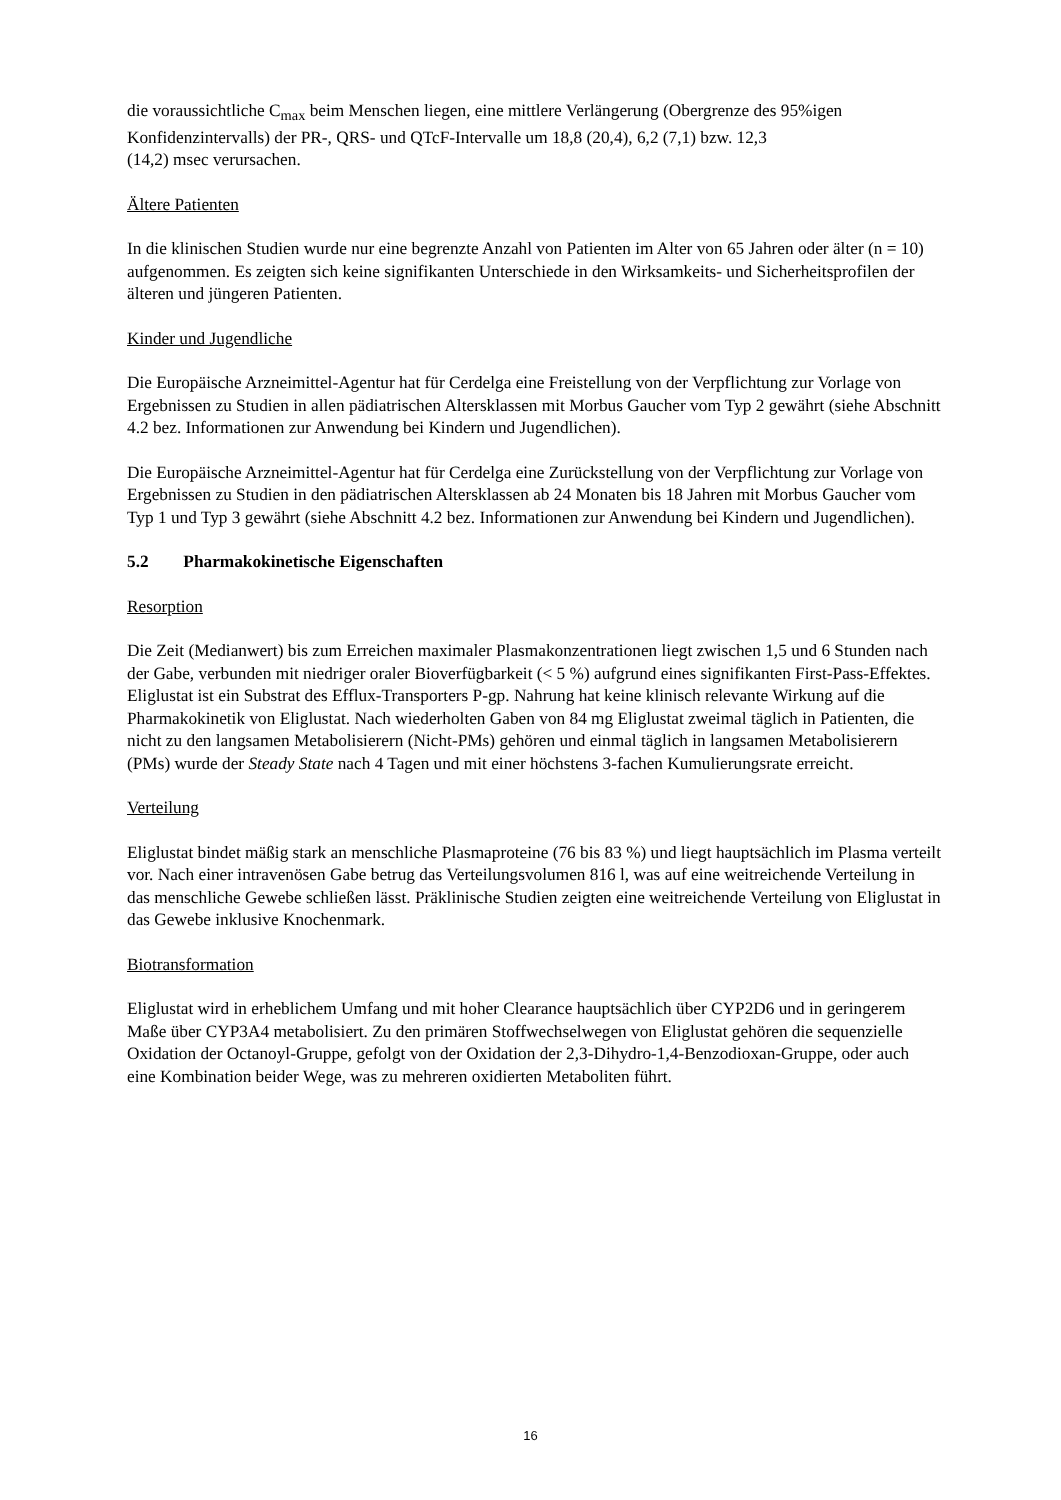die voraussichtliche C<sub>max</sub> beim Menschen liegen, eine mittlere Verlängerung (Obergrenze des 95%igen Konfidenzintervalls) der PR-, QRS- und QTcF-Intervalle um 18,8 (20,4), 6,2 (7,1) bzw. 12,3
(14,2) msec verursachen.
Ältere Patienten
In die klinischen Studien wurde nur eine begrenzte Anzahl von Patienten im Alter von 65 Jahren oder älter (n = 10) aufgenommen. Es zeigten sich keine signifikanten Unterschiede in den Wirksamkeits- und Sicherheitsprofilen der älteren und jüngeren Patienten.
Kinder und Jugendliche
Die Europäische Arzneimittel-Agentur hat für Cerdelga eine Freistellung von der Verpflichtung zur Vorlage von Ergebnissen zu Studien in allen pädiatrischen Altersklassen mit Morbus Gaucher vom Typ 2 gewährt (siehe Abschnitt 4.2 bez. Informationen zur Anwendung bei Kindern und Jugendlichen).
Die Europäische Arzneimittel-Agentur hat für Cerdelga eine Zurückstellung von der Verpflichtung zur Vorlage von Ergebnissen zu Studien in den pädiatrischen Altersklassen ab 24 Monaten bis 18 Jahren mit Morbus Gaucher vom Typ 1 und Typ 3 gewährt (siehe Abschnitt 4.2 bez. Informationen zur Anwendung bei Kindern und Jugendlichen).
5.2 Pharmakokinetische Eigenschaften
Resorption
Die Zeit (Medianwert) bis zum Erreichen maximaler Plasmakonzentrationen liegt zwischen 1,5 und 6 Stunden nach der Gabe, verbunden mit niedriger oraler Bioverfügbarkeit (< 5 %) aufgrund eines signifikanten First-Pass-Effektes. Eliglustat ist ein Substrat des Efflux-Transporters P-gp. Nahrung hat keine klinisch relevante Wirkung auf die Pharmakokinetik von Eliglustat. Nach wiederholten Gaben von 84 mg Eliglustat zweimal täglich in Patienten, die nicht zu den langsamen Metabolisierern (Nicht-PMs) gehören und einmal täglich in langsamen Metabolisierern (PMs) wurde der Steady State nach 4 Tagen und mit einer höchstens 3-fachen Kumulierungsrate erreicht.
Verteilung
Eliglustat bindet mäßig stark an menschliche Plasmaproteine (76 bis 83 %) und liegt hauptsächlich im Plasma verteilt vor. Nach einer intravenösen Gabe betrug das Verteilungsvolumen 816 l, was auf eine weitreichende Verteilung in das menschliche Gewebe schließen lässt. Präklinische Studien zeigten eine weitreichende Verteilung von Eliglustat in das Gewebe inklusive Knochenmark.
Biotransformation
Eliglustat wird in erheblichem Umfang und mit hoher Clearance hauptsächlich über CYP2D6 und in geringerem Maße über CYP3A4 metabolisiert. Zu den primären Stoffwechselwegen von Eliglustat gehören die sequenzielle Oxidation der Octanoyl-Gruppe, gefolgt von der Oxidation der 2,3-Dihydro-1,4-Benzodioxan-Gruppe, oder auch eine Kombination beider Wege, was zu mehreren oxidierten Metaboliten führt.
16